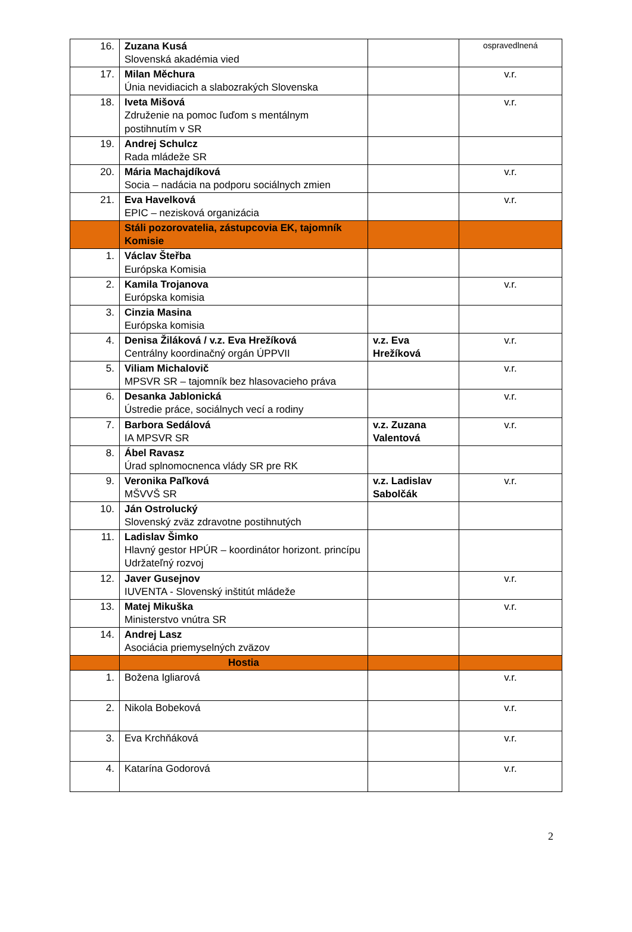| 16. | Zuzana Kusá Slovenská akadémia vied | | ospravedlnená |
| 17. | Milan Měchura Únia nevidiacich a slabozrakých Slovenska | | v.r. |
| 18. | Iveta Mišová Združenie na pomoc ľuďom s mentálnym postihnutím v SR | | v.r. |
| 19. | Andrej Schulcz Rada mládeže SR | | |
| 20. | Mária Machajdíková Socia – nadácia na podporu sociálnych zmien | | v.r. |
| 21. | Eva Havelková EPIC – nezisková organizácia | | v.r. |
| | Stáli pozorovatelia, zástupcovia EK, tajomník Komisie | | |
| 1. | Václav Šteřba Európska Komisia | | |
| 2. | Kamila Trojanova Európska komisia | | v.r. |
| 3. | Cinzia Masina Európska komisia | | |
| 4. | Denisa Žiláková / v.z. Eva Hrežíková Centrálny koordinačný orgán ÚPPVII | v.z. Eva Hrežíková | v.r. |
| 5. | Viliam Michalovič MPSVR SR – tajomník bez hlasovacieho práva | | v.r. |
| 6. | Desanka Jablonická Ústredie práce, sociálnych vecí a rodiny | | v.r. |
| 7. | Barbora Sedálová IA MPSVR SR | v.z. Zuzana Valentová | v.r. |
| 8. | Ábel Ravasz Úrad splnomocnenca vlády SR pre RK | | |
| 9. | Veronika Paľková MŠVVŠ SR | v.z. Ladislav Sabolčák | v.r. |
| 10. | Ján Ostrolucký Slovenský zväz zdravotne postihnutých | | |
| 11. | Ladislav Šimko Hlavný gestor HPÚR – koordinátor horizont. princípu Udržateľný rozvoj | | |
| 12. | Javer Gusejnov IUVENTA - Slovenský inštitút mládeže | | v.r. |
| 13. | Matej Mikuška Ministerstvo vnútra SR | | v.r. |
| 14. | Andrej Lasz Asociácia priemyselných zväzov | | |
| | Hostia | | |
| 1. | Božena Igliarová | | v.r. |
| 2. | Nikola Bobeková | | v.r. |
| 3. | Eva Krchňáková | | v.r. |
| 4. | Katarína Godorová | | v.r. |
2